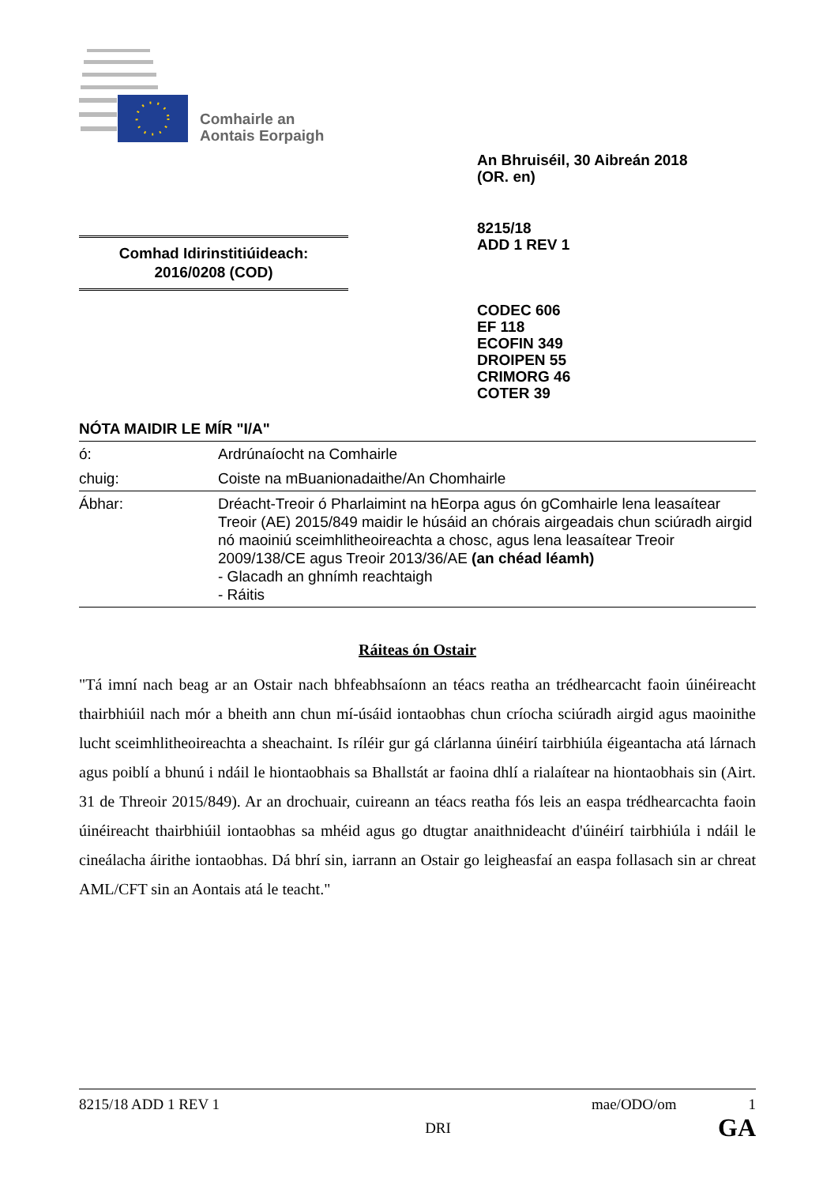Comhairle an
Aontais Eorpaigh
An Bhruiséil, 30 Aibreán 2018
(OR. en)
8215/18
ADD 1 REV 1
CODEC 606
EF 118
ECOFIN 349
DROIPEN 55
CRIMORG 46
COTER 39
Comhad Idirinstitiúideach:
2016/0208 (COD)
NÓTA MAIDIR LE MÍR "I/A"
| ó: | Ardrúnaíocht na Comhairle |
| chuig: | Coiste na mBuanionadaithe/An Chomhairle |
| Ábhar: | Dréacht-Treoir ó Pharlaimint na hEorpa agus ón gComhairle lena leasaítear Treoir (AE) 2015/849 maidir le húsáid an chórais airgeadais chun sciúradh airgid nó maoiniú sceimhlitheoireachta a chosc, agus lena leasaítear Treoir 2009/138/CE agus Treoir 2013/36/AE (an chéad léamh) - Glacadh an ghnímh reachtaigh - Ráitis |
Ráiteas ón Ostair
"Tá imní nach beag ar an Ostair nach bhfeabhsaíonn an téacs reatha an trédhearcacht faoin úinéireacht thairbhiúil nach mór a bheith ann chun mí-úsáid iontaobhas chun críocha sciúradh airgid agus maoinithe lucht sceimhlitheoireachta a sheachaint. Is ríléir gur gá clárlanna úinéirí tairbhiúla éigeantacha atá lárnach agus poiblí a bhunú i ndáil le hiontaobhais sa Bhallstát ar faoina dhlí a rialaítear na hiontaobhais sin (Airt. 31 de Threoir 2015/849). Ar an drochuair, cuireann an téacs reatha fós leis an easpa trédhearcachta faoin úinéireacht thairbhiúil iontaobhas sa mhéid agus go dtugtar anaithnideacht d'úinéirí tairbhiúla i ndáil le cineálacha áirithe iontaobhas. Dá bhrí sin, iarrann an Ostair go leigheasfaí an easpa follasach sin ar chreat AML/CFT sin an Aontais atá le teacht."
8215/18 ADD 1 REV 1 mae/ODO/om 1
DRI GA